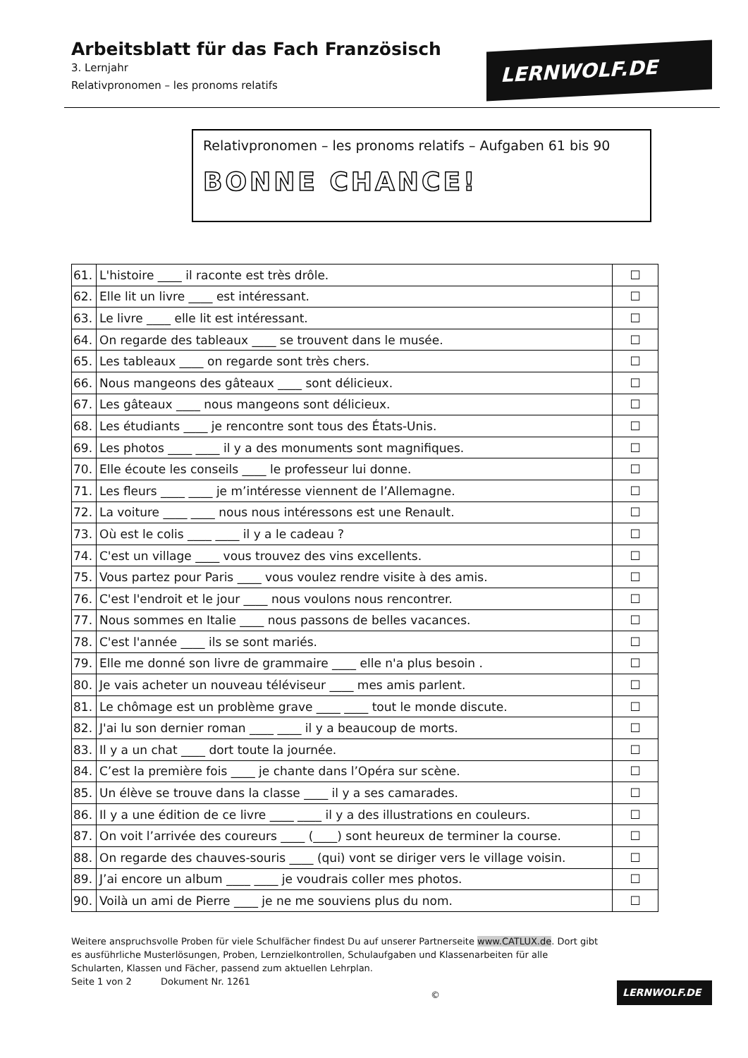Arbeitsblatt für das Fach Französisch
3. Lernjahr
Relativpronomen – les pronoms relatifs
LERNWOLF.DE
Relativpronomen – les pronoms relatifs – Aufgaben 61 bis 90
BONNE CHANCE!
| 61. | L'histoire ____ il raconte est très drôle. | ☐ |
| 62. | Elle lit un livre ____ est intéressant. | ☐ |
| 63. | Le livre ____ elle lit est intéressant. | ☐ |
| 64. | On regarde des tableaux ____ se trouvent dans le musée. | ☐ |
| 65. | Les tableaux ____ on regarde sont très chers. | ☐ |
| 66. | Nous mangeons des gâteaux ____ sont délicieux. | ☐ |
| 67. | Les gâteaux ____ nous mangeons sont délicieux. | ☐ |
| 68. | Les étudiants ____ je rencontre sont tous des États-Unis. | ☐ |
| 69. | Les photos ____ ____ il y a des monuments sont magnifiques. | ☐ |
| 70. | Elle écoute les conseils ____ le professeur lui donne. | ☐ |
| 71. | Les fleurs ____ ____ je m’intéresse viennent de l’Allemagne. | ☐ |
| 72. | La voiture ____ ____ nous nous intéressons est une Renault. | ☐ |
| 73. | Où est le colis ____ ____ il y a le cadeau ? | ☐ |
| 74. | C'est un village ____ vous trouvez des vins excellents. | ☐ |
| 75. | Vous partez pour Paris ____ vous voulez rendre visite à des amis. | ☐ |
| 76. | C'est l'endroit et le jour ____ nous voulons nous rencontrer. | ☐ |
| 77. | Nous sommes en Italie ____ nous passons de belles vacances. | ☐ |
| 78. | C'est l'année ____ ils se sont mariés. | ☐ |
| 79. | Elle me donné son livre de grammaire ____ elle n'a plus besoin . | ☐ |
| 80. | Je vais acheter un nouveau téléviseur ____ mes amis parlent. | ☐ |
| 81. | Le chômage est un problème grave ____ ____ tout le monde discute. | ☐ |
| 82. | J'ai lu son dernier roman ____ ____ il y a beaucoup de morts. | ☐ |
| 83. | Il y a un chat ____ dort toute la journée. | ☐ |
| 84. | C’est la première fois ____ je chante dans l’Opéra sur scène. | ☐ |
| 85. | Un élève se trouve dans la classe ____ il y a ses camarades. | ☐ |
| 86. | Il y a une édition de ce livre ____ ____ il y a des illustrations en couleurs. | ☐ |
| 87. | On voit l’arrivée des coureurs ____ (____) sont heureux de terminer la course. | ☐ |
| 88. | On regarde des chauves-souris ____ (qui) vont se diriger vers le village voisin. | ☐ |
| 89. | J’ai encore un album ____ ____ je voudrais coller mes photos. | ☐ |
| 90. | Voilà un ami de Pierre ____ je ne me souviens plus du nom. | ☐ |
Weitere anspruchsvolle Proben für viele Schulfächer findest Du auf unserer Partnerseite www.CATLUX.de. Dort gibt es ausführliche Musterlösungen, Proben, Lernzielkontrollen, Schulaufgaben und Klassenarbeiten für alle Schularten, Klassen und Fächer, passend zum aktuellen Lehrplan.
Seite 1 von 2 Dokument Nr. 1261 ©
LERNWOLF.DE